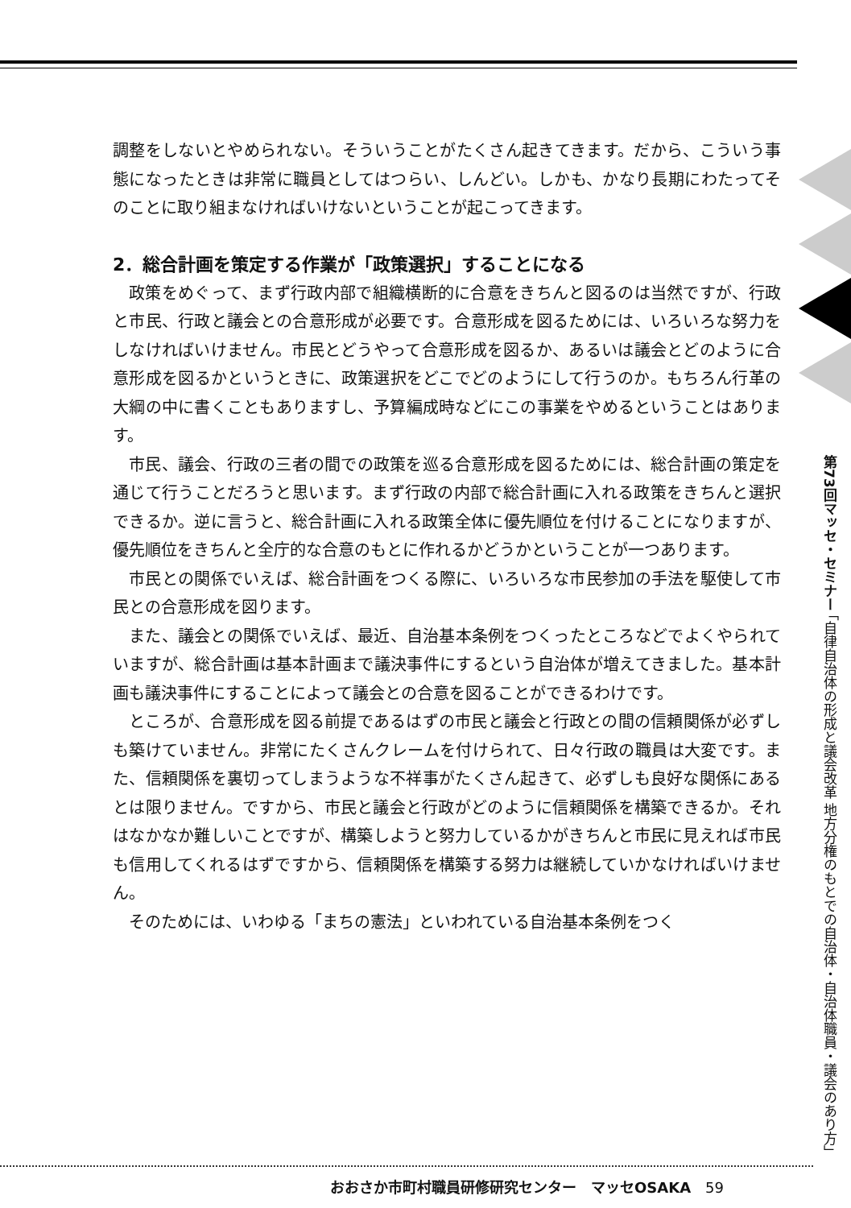第73回マッセ・セミナー 「自律自治体の形成と議会改革 地方分権のもとでの自治体・自治体職員・議会のあり方」
調整をしないとやめられない。そういうことがたくさん起きてきます。だから、こういう事態になったときは非常に職員としてはつらい、しんどい。しかも、かなり長期にわたってそのことに取り組まなければいけないということが起こってきます。
2．総合計画を策定する作業が「政策選択」することになる
政策をめぐって、まず行政内部で組織横断的に合意をきちんと図るのは当然ですが、行政と市民、行政と議会との合意形成が必要です。合意形成を図るためには、いろいろな努力をしなければいけません。市民とどうやって合意形成を図るか、あるいは議会とどのように合意形成を図るかというときに、政策選択をどこでどのようにして行うのか。もちろん行革の大綱の中に書くこともありますし、予算編成時などにこの事業をやめるということはあります。
市民、議会、行政の三者の間での政策を巡る合意形成を図るためには、総合計画の策定を通じて行うことだろうと思います。まず行政の内部で総合計画に入れる政策をきちんと選択できるか。逆に言うと、総合計画に入れる政策全体に優先順位を付けることになりますが、優先順位をきちんと全庁的な合意のもとに作れるかどうかということが一つあります。
市民との関係でいえば、総合計画をつくる際に、いろいろな市民参加の手法を駆使して市民との合意形成を図ります。
また、議会との関係でいえば、最近、自治基本条例をつくったところなどでよくやられていますが、総合計画は基本計画まで議決事件にするという自治体が増えてきました。基本計画も議決事件にすることによって議会との合意を図ることができるわけです。
ところが、合意形成を図る前提であるはずの市民と議会と行政との間の信頼関係が必ずしも築けていません。非常にたくさんクレームを付けられて、日々行政の職員は大変です。また、信頼関係を裏切ってしまうような不祥事がたくさん起きて、必ずしも良好な関係にあるとは限りません。ですから、市民と議会と行政がどのように信頼関係を構築できるか。それはなかなか難しいことですが、構築しようと努力しているかがきちんと市民に見えれば市民も信用してくれるはずですから、信頼関係を構築する努力は継続していかなければいけません。
そのためには、いわゆる「まちの憲法」といわれている自治基本条例をつく
おおさか市町村職員研修研究センター　マッセOSAKA　59